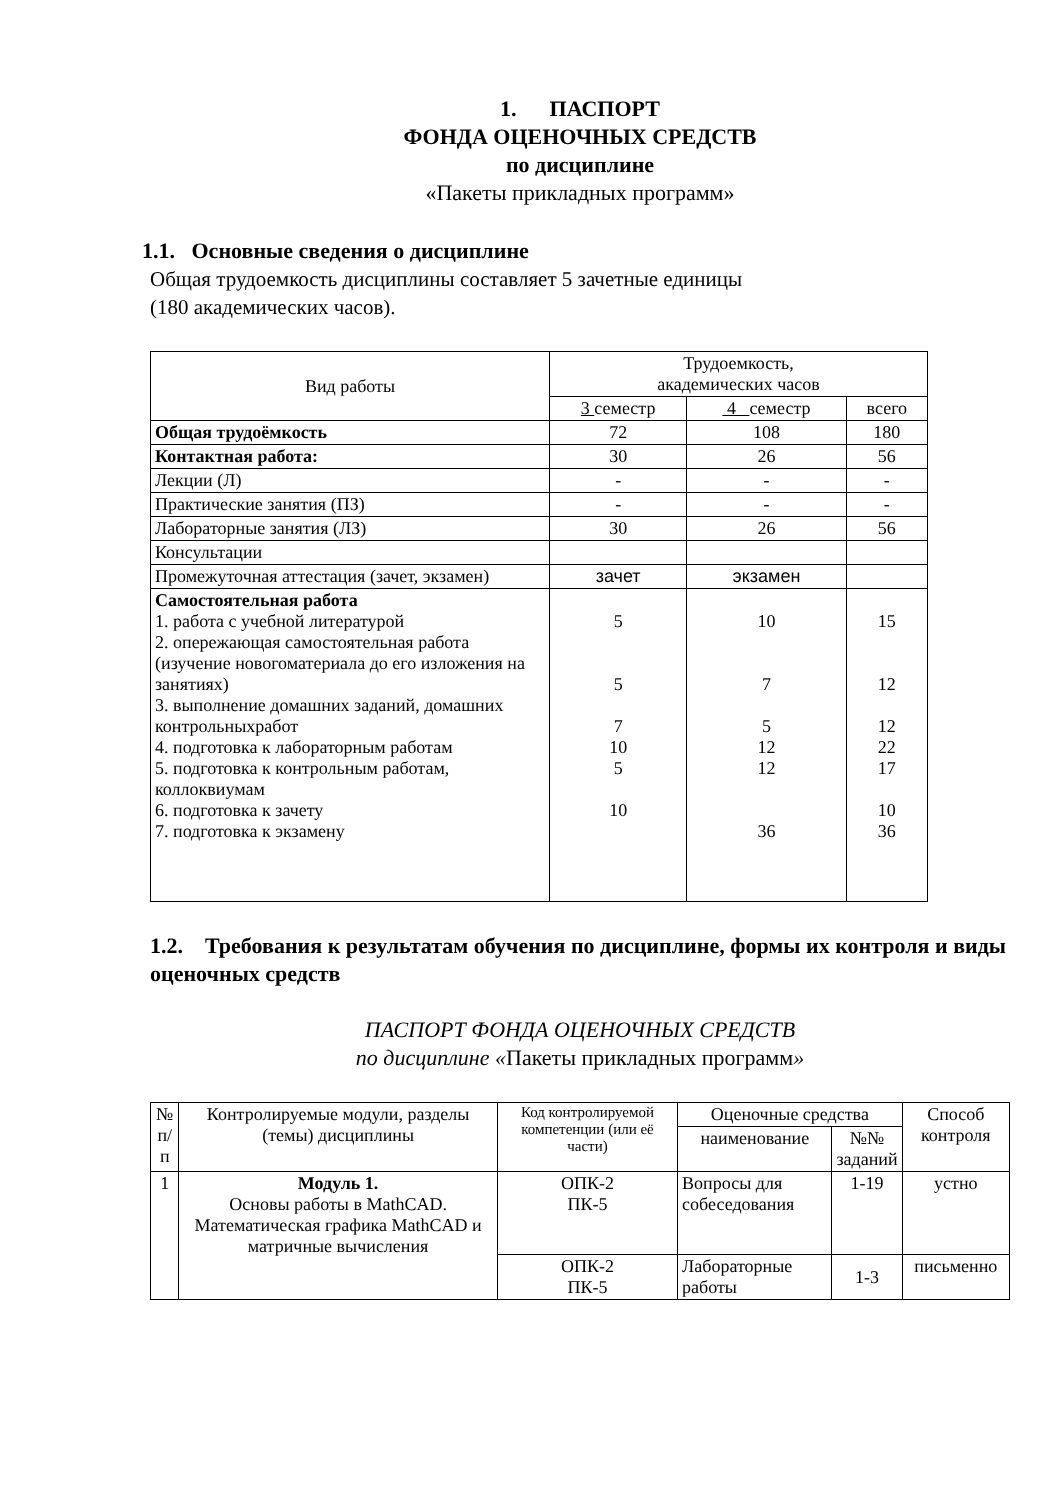1. ПАСПОРТ
ФОНДА ОЦЕНОЧНЫХ СРЕДСТВ
по дисциплине
«Пакеты прикладных программ»
1.1. Основные сведения о дисциплине
Общая трудоемкость дисциплины составляет 5 зачетные единицы
(180 академических часов).
| Вид работы | Трудоемкость, академических часов | | |
| --- | --- | --- | --- |
| | 3 семестр | 4 семестр | всего |
| Общая трудоёмкость | 72 | 108 | 180 |
| Контактная работа: | 30 | 26 | 56 |
| Лекции (Л) | - | - | - |
| Практические занятия (ПЗ) | - | - | - |
| Лабораторные занятия (ЛЗ) | 30 | 26 | 56 |
| Консультации | | | |
| Промежуточная аттестация (зачет, экзамен) | зачет | экзамен | |
| Самостоятельная работа 1. работа с учебной литературой 2. опережающая самостоятельная работа (изучение новогоматериала до его изложения на занятиях) 3. выполнение домашних заданий, домашних контрольныхработ 4. подготовка к лабораторным работам 5. подготовка к контрольным работам, коллоквиумам 6. подготовка к зачету 7. подготовка к экзамену | 5 5 7 10 5 10 | 10 7 5 12 12 36 | 15 12 12 22 17 10 36 |
1.2. Требования к результатам обучения по дисциплине, формы их контроля и виды оценочных средств
ПАСПОРТ ФОНДА ОЦЕНОЧНЫХ СРЕДСТВ
по дисциплине «Пакеты прикладных программ»
| № п/п | Контролируемые модули, разделы (темы) дисциплины | Код контролируемой компетенции (или её части) | Оценочные средства | | Способ контроля |
| --- | --- | --- | --- | --- | --- |
| | | | наименование | №№ заданий | |
| 1 | Модуль 1. Основы работы в MathCAD. Математическая графика MathCAD и матричные вычисления | ОПК-2 ПК-5 | Вопросы для собеседования | 1-19 | устно |
| | | ОПК-2 ПК-5 | Лабораторные работы | 1-3 | письменно |